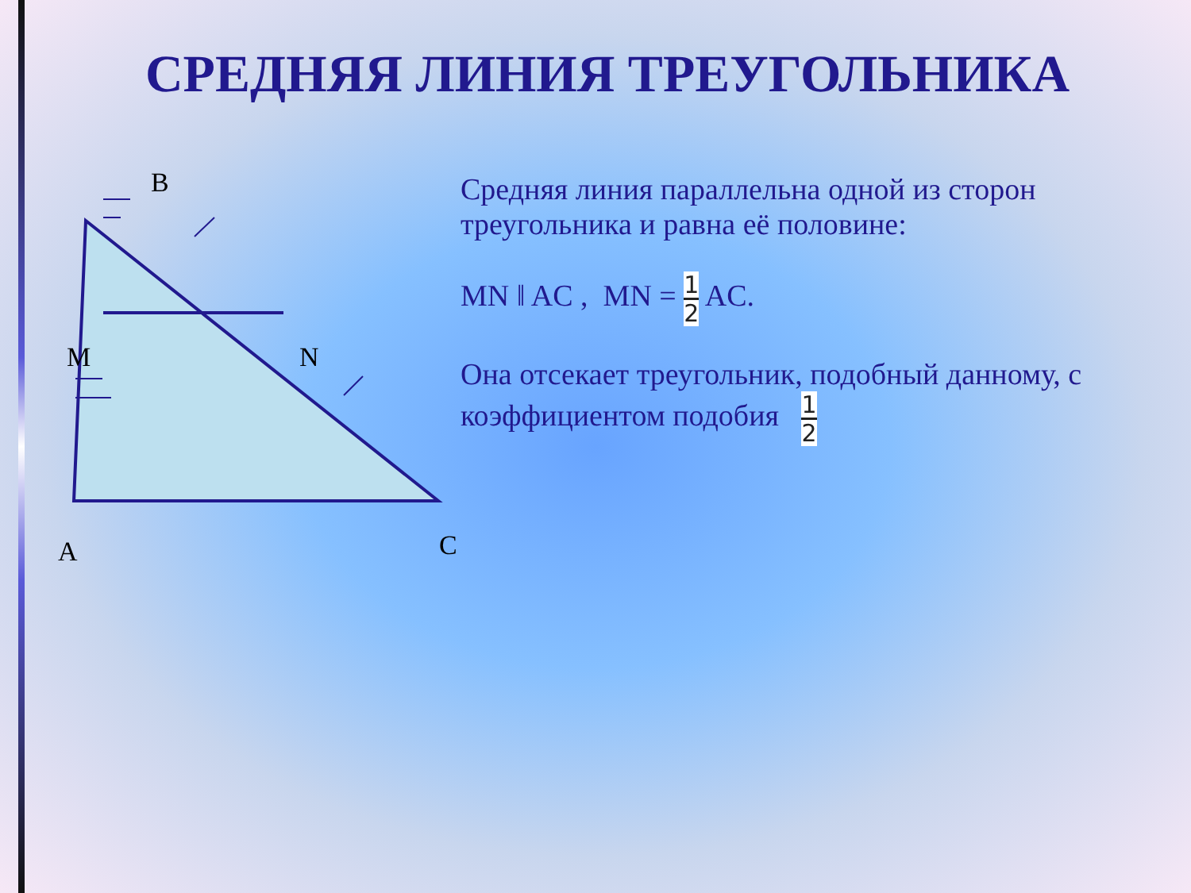СРЕДНЯЯ ЛИНИЯ ТРЕУГОЛЬНИКА
B
M N
A C
Средняя линия параллельна одной из сторон треугольника и равна её половине:
MN ‖ AC , MN = 1 2 AC.
Она отсекает треугольник, подобный данному, с коэффициентом подобия 1 2